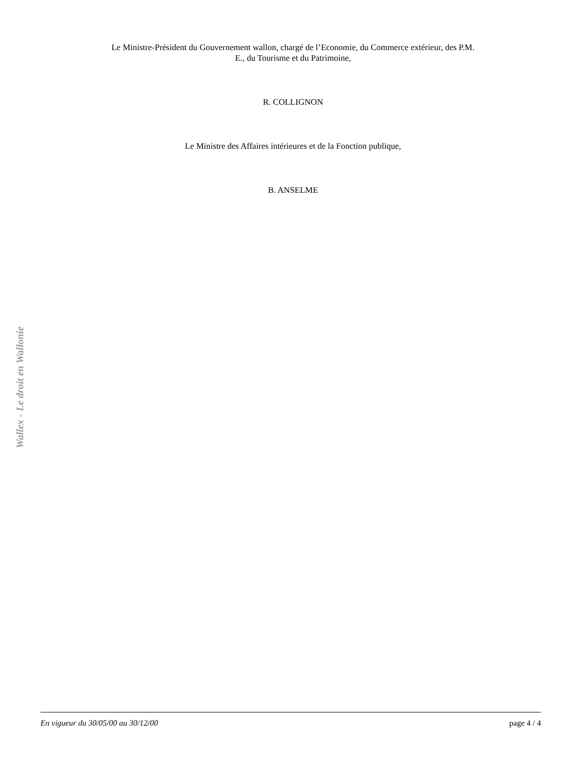Le Ministre-Président du Gouvernement wallon, chargé de l’Economie, du Commerce extérieur, des P.M.
E., du Tourisme et du Patrimoine,
R. COLLIGNON
Le Ministre des Affaires intérieures et de la Fonction publique,
B. ANSELME
Wallex - Le droit en Wallonie
En vigueur du 30/05/00 au 30/12/00 page 4 / 4